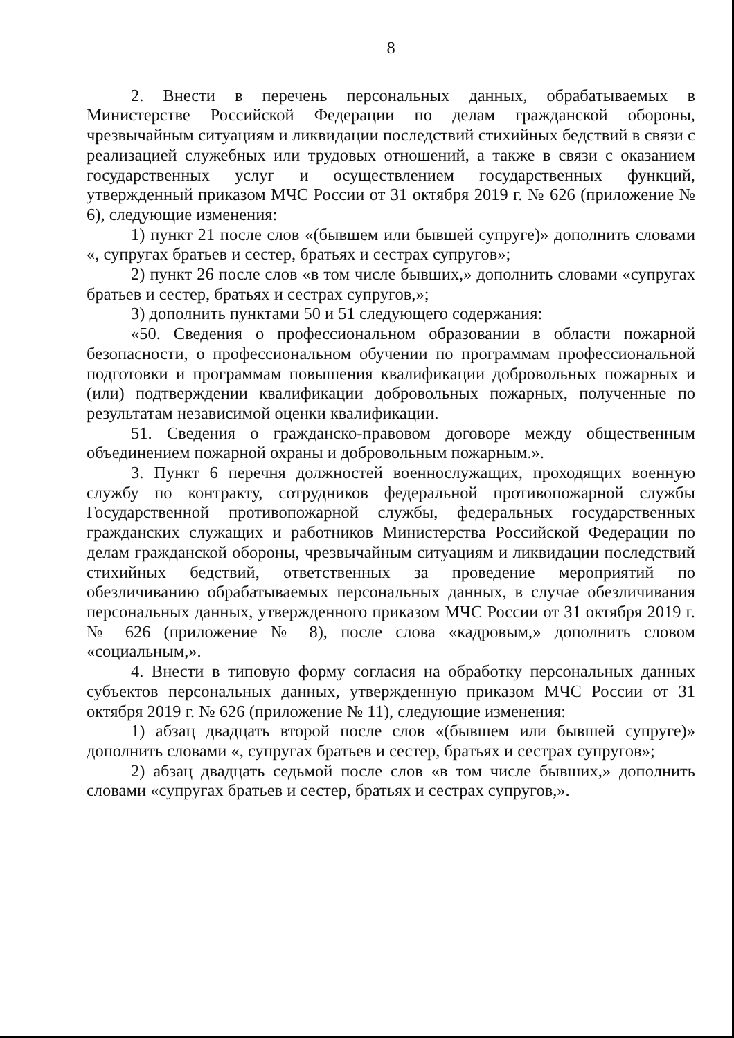8
2. Внести в перечень персональных данных, обрабатываемых в Министерстве Российской Федерации по делам гражданской обороны, чрезвычайным ситуациям и ликвидации последствий стихийных бедствий в связи с реализацией служебных или трудовых отношений, а также в связи с оказанием государственных услуг и осуществлением государственных функций, утвержденный приказом МЧС России от 31 октября 2019 г. № 626 (приложение № 6), следующие изменения:
1) пункт 21 после слов «(бывшем или бывшей супруге)» дополнить словами «, супругах братьев и сестер, братьях и сестрах супругов»;
2) пункт 26 после слов «в том числе бывших,» дополнить словами «супругах братьев и сестер, братьях и сестрах супругов,»;
3) дополнить пунктами 50 и 51 следующего содержания:
«50. Сведения о профессиональном образовании в области пожарной безопасности, о профессиональном обучении по программам профессиональной подготовки и программам повышения квалификации добровольных пожарных и (или) подтверждении квалификации добровольных пожарных, полученные по результатам независимой оценки квалификации.
51. Сведения о гражданско-правовом договоре между общественным объединением пожарной охраны и добровольным пожарным.».
3. Пункт 6 перечня должностей военнослужащих, проходящих военную службу по контракту, сотрудников федеральной противопожарной службы Государственной противопожарной службы, федеральных государственных гражданских служащих и работников Министерства Российской Федерации по делам гражданской обороны, чрезвычайным ситуациям и ликвидации последствий стихийных бедствий, ответственных за проведение мероприятий по обезличиванию обрабатываемых персональных данных, в случае обезличивания персональных данных, утвержденного приказом МЧС России от 31 октября 2019 г. № 626 (приложение № 8), после слова «кадровым,» дополнить словом «социальным,».
4. Внести в типовую форму согласия на обработку персональных данных субъектов персональных данных, утвержденную приказом МЧС России от 31 октября 2019 г. № 626 (приложение № 11), следующие изменения:
1) абзац двадцать второй после слов «(бывшем или бывшей супруге)» дополнить словами «, супругах братьев и сестер, братьях и сестрах супругов»;
2) абзац двадцать седьмой после слов «в том числе бывших,» дополнить словами «супругах братьев и сестер, братьях и сестрах супругов,».